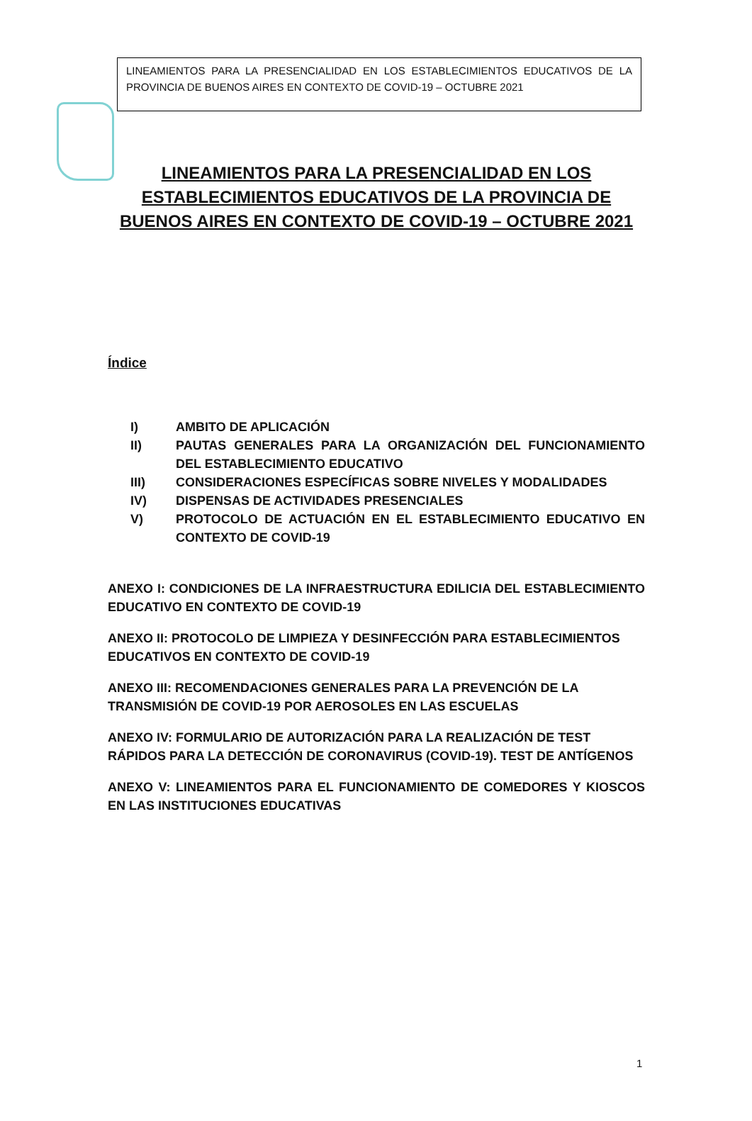LINEAMIENTOS PARA LA PRESENCIALIDAD EN LOS ESTABLECIMIENTOS EDUCATIVOS DE LA PROVINCIA DE BUENOS AIRES EN CONTEXTO DE COVID-19 – OCTUBRE 2021
LINEAMIENTOS PARA LA PRESENCIALIDAD EN LOS ESTABLECIMIENTOS EDUCATIVOS DE LA PROVINCIA DE BUENOS AIRES EN CONTEXTO DE COVID-19 – OCTUBRE 2021
Índice
I) AMBITO DE APLICACIÓN
II) PAUTAS GENERALES PARA LA ORGANIZACIÓN DEL FUNCIONAMIENTO DEL ESTABLECIMIENTO EDUCATIVO
III) CONSIDERACIONES ESPECÍFICAS SOBRE NIVELES Y MODALIDADES
IV) DISPENSAS DE ACTIVIDADES PRESENCIALES
V) PROTOCOLO DE ACTUACIÓN EN EL ESTABLECIMIENTO EDUCATIVO EN CONTEXTO DE COVID-19
ANEXO I: CONDICIONES DE LA INFRAESTRUCTURA EDILICIA DEL ESTABLECIMIENTO EDUCATIVO EN CONTEXTO DE COVID-19
ANEXO II: PROTOCOLO DE LIMPIEZA Y DESINFECCIÓN PARA ESTABLECIMIENTOS EDUCATIVOS EN CONTEXTO DE COVID-19
ANEXO III: RECOMENDACIONES GENERALES PARA LA PREVENCIÓN DE LA TRANSMISIÓN DE COVID-19 POR AEROSOLES EN LAS ESCUELAS
ANEXO IV: FORMULARIO DE AUTORIZACIÓN PARA LA REALIZACIÓN DE TEST RÁPIDOS PARA LA DETECCIÓN DE CORONAVIRUS (COVID-19). TEST DE ANTÍGENOS
ANEXO V: LINEAMIENTOS PARA EL FUNCIONAMIENTO DE COMEDORES Y KIOSCOS EN LAS INSTITUCIONES EDUCATIVAS
1